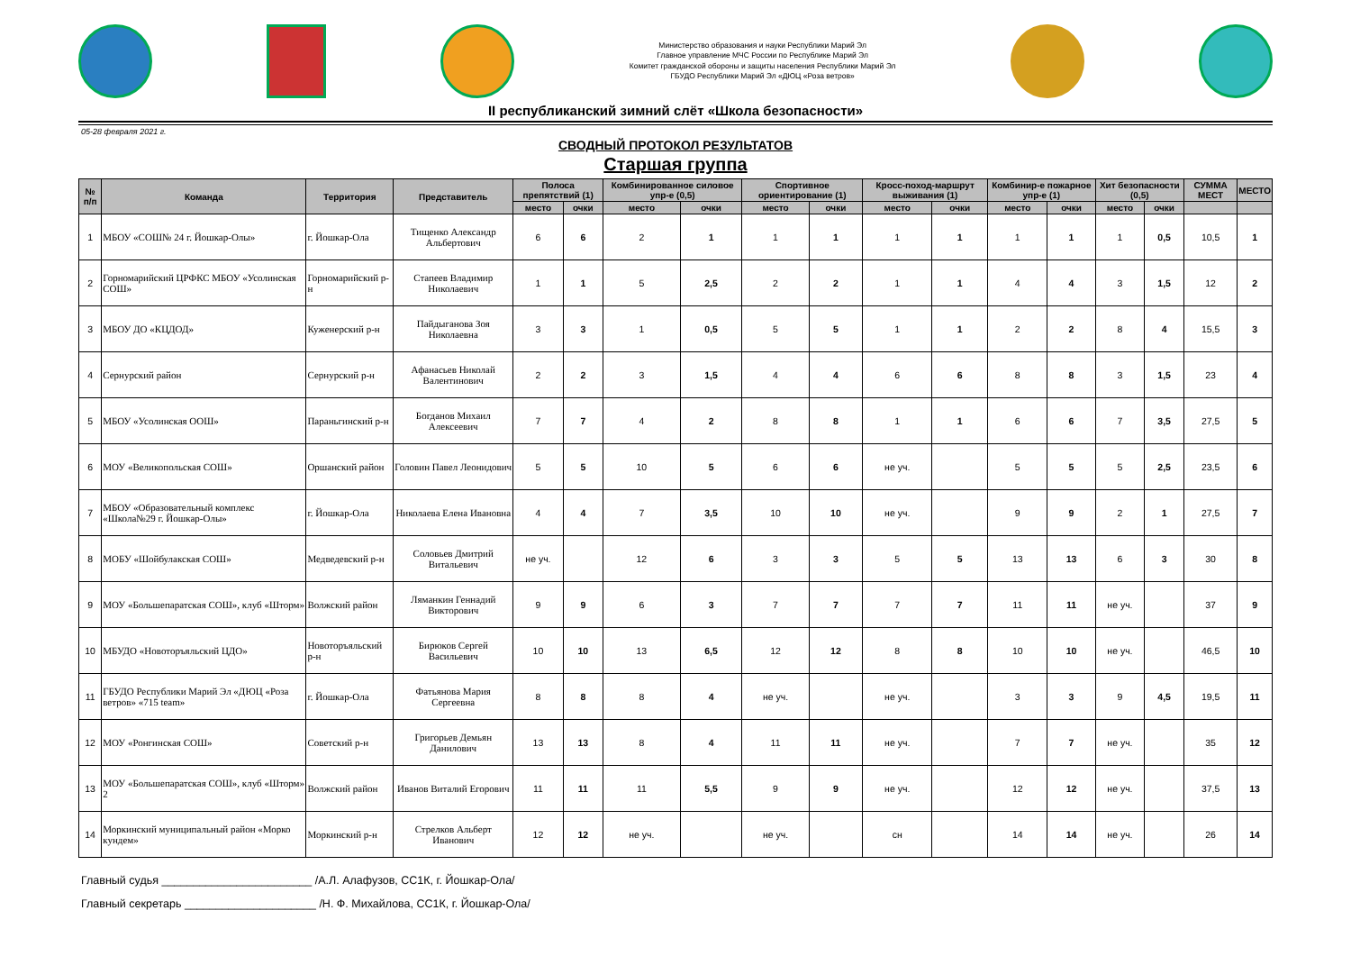Министерство образования и науки Республики Марий Эл
Главное управление МЧС России по Республике Марий Эл
Комитет гражданской обороны и защиты населения Республики Марий Эл
ГБУДО Республики Марий Эл «ДЮЦ «Роза ветров»
II республиканский зимний слёт «Школа безопасности»
05-28 февраля 2021 г.
СВОДНЫЙ ПРОТОКОЛ РЕЗУЛЬТАТОВ
Старшая группа
| № п/п | Команда | Территория | Представитель | Полоса препятствий (1) | | Комбинированное силовое упр-е (0,5) | | Спортивное ориентирование (1) | | Кросс-поход-маршрут выживания (1) | | Комбинир-е пожарное упр-е (1) | | Хит безопасности (0,5) | | СУММА МЕСТ | МЕСТО |
| --- | --- | --- | --- | --- | --- | --- | --- | --- | --- | --- | --- | --- | --- | --- | --- | --- | --- |
| | | | | место | очки | место | очки | место | очки | место | очки | место | очки | место | очки | | |
| 1 | МБОУ «СОШ№ 24 г. Йошкар-Олы» | г. Йошкар-Ола | Тищенко Александр Альбертович | 6 | 6 | 2 | 1 | 1 | 1 | 1 | 1 | 1 | 1 | 1 | 0,5 | 10,5 | 1 |
| 2 | Горномарийский ЦРФКС МБОУ «Усолинская СОШ» | Горномарийский р-н | Стапеев Владимир Николаевич | 1 | 1 | 5 | 2,5 | 2 | 2 | 1 | 1 | 4 | 4 | 3 | 1,5 | 12 | 2 |
| 3 | МБОУ ДО «КЦДОД» | Куженерский р-н | Пайдыганова Зоя Николаевна | 3 | 3 | 1 | 0,5 | 5 | 5 | 1 | 1 | 2 | 2 | 8 | 4 | 15,5 | 3 |
| 4 | Сернурский район | Сернурский р-н | Афанасьев Николай Валентинович | 2 | 2 | 3 | 1,5 | 4 | 4 | 6 | 6 | 8 | 8 | 3 | 1,5 | 23 | 4 |
| 5 | МБОУ «Усолинская ООШ» | Параньгинский р-н | Богданов Михаил Алексеевич | 7 | 7 | 4 | 2 | 8 | 8 | 1 | 1 | 6 | 6 | 7 | 3,5 | 27,5 | 5 |
| 6 | МОУ «Великопольская СОШ» | Оршанский район | Головин Павел Леонидович | 5 | 5 | 10 | 5 | 6 | 6 | не уч. | | 5 | 5 | 5 | 2,5 | 23,5 | 6 |
| 7 | МБОУ «Образовательный комплекс «Школа№29 г. Йошкар-Олы» | г. Йошкар-Ола | Николаева Елена Ивановна | 4 | 4 | 7 | 3,5 | 10 | 10 | не уч. | | 9 | 9 | 2 | 1 | 27,5 | 7 |
| 8 | МОБУ «Шойбулакская СОШ» | Медведевский р-н | Соловьев Дмитрий Витальевич | не уч. | | 12 | 6 | 3 | 3 | 5 | 5 | 13 | 13 | 6 | 3 | 30 | 8 |
| 9 | МОУ «Большепаратская СОШ», клуб «Шторм» | Волжский район | Ляманкин Геннадий Викторович | 9 | 9 | 6 | 3 | 7 | 7 | 7 | 7 | 11 | 11 | не уч. | | 37 | 9 |
| 10 | МБУДО «Новоторъяльский ЦДО» | Новоторъяльский р-н | Бирюков Сергей Васильевич | 10 | 10 | 13 | 6,5 | 12 | 12 | 8 | 8 | 10 | 10 | не уч. | | 46,5 | 10 |
| 11 | ГБУДО Республики Марий Эл «ДЮЦ «Роза ветров» «715 team» | г. Йошкар-Ола | Фатьянова Мария Сергеевна | 8 | 8 | 8 | 4 | не уч. | | не уч. | | 3 | 3 | 9 | 4,5 | 19,5 | 11 |
| 12 | МОУ «Ронгинская СОШ» | Советский р-н | Григорьев Демьян Данилович | 13 | 13 | 8 | 4 | 11 | 11 | не уч. | | 7 | 7 | не уч. | | 35 | 12 |
| 13 | МОУ «Большепаратская СОШ», клуб «Шторм» 2 | Волжский район | Иванов Виталий Егорович | 11 | 11 | 11 | 5,5 | 9 | 9 | не уч. | | 12 | 12 | не уч. | | 37,5 | 13 |
| 14 | Моркинский муниципальный район «Морко кундем» | Моркинский р-н | Стрелков Альберт Иванович | 12 | 12 | не уч. | | не уч. | | сн | | 14 | 14 | не уч. | | 26 | 14 |
Главный судья ________________________ /А.Л. Алафузов, СС1К, г. Йошкар-Ола/
Главный секретарь _____________________ /Н. Ф. Михайлова, СС1К, г. Йошкар-Ола/